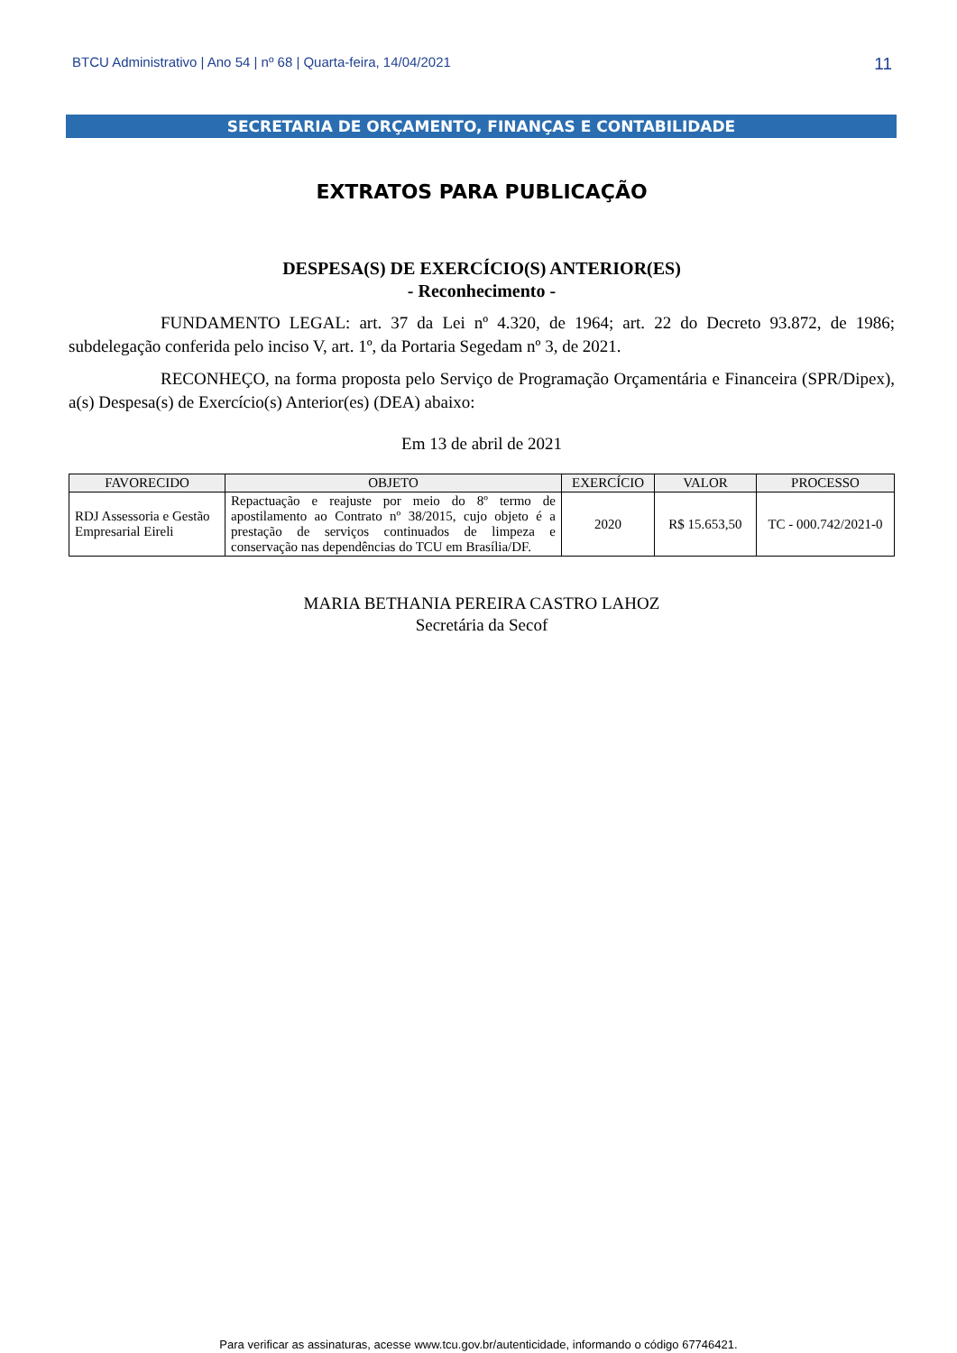BTCU Administrativo | Ano 54 | nº 68 | Quarta-feira, 14/04/2021 11
SECRETARIA DE ORÇAMENTO, FINANÇAS E CONTABILIDADE
EXTRATOS PARA PUBLICAÇÃO
DESPESA(S) DE EXERCÍCIO(S) ANTERIOR(ES)
- Reconhecimento -
FUNDAMENTO LEGAL: art. 37 da Lei nº 4.320, de 1964; art. 22 do Decreto 93.872, de 1986; subdelegação conferida pelo inciso V, art. 1º, da Portaria Segedam nº 3, de 2021.
RECONHEÇO, na forma proposta pelo Serviço de Programação Orçamentária e Financeira (SPR/Dipex), a(s) Despesa(s) de Exercício(s) Anterior(es) (DEA) abaixo:
Em 13 de abril de 2021
| FAVORECIDO | OBJETO | EXERCÍCIO | VALOR | PROCESSO |
| --- | --- | --- | --- | --- |
| RDJ Assessoria e Gestão Empresarial Eireli | Repactuação e reajuste por meio do 8º termo de apostilamento ao Contrato nº 38/2015, cujo objeto é a prestação de serviços continuados de limpeza e conservação nas dependências do TCU em Brasília/DF. | 2020 | R$ 15.653,50 | TC - 000.742/2021-0 |
MARIA BETHANIA PEREIRA CASTRO LAHOZ
Secretária da Secof
Para verificar as assinaturas, acesse www.tcu.gov.br/autenticidade, informando o código 67746421.